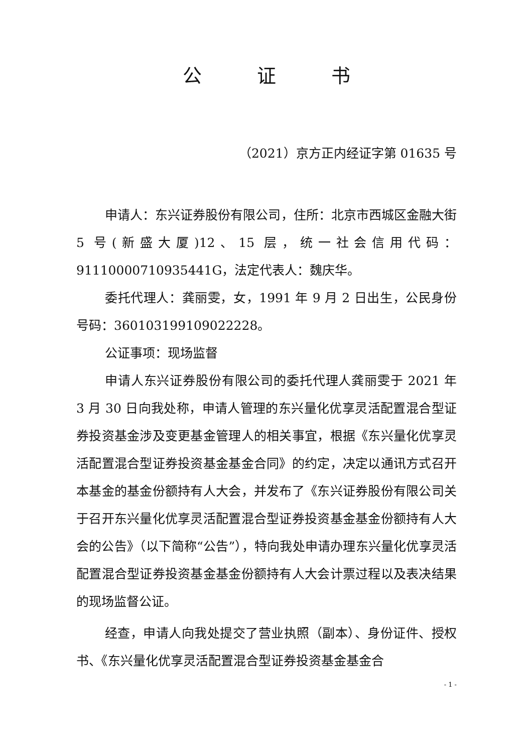公证书
（2021）京方正内经证字第 01635 号
申请人：东兴证券股份有限公司，住所：北京市西城区金融大街 5 号(新盛大厦)12、15 层，统一社会信用代码：91110000710935441G，法定代表人：魏庆华。
委托代理人：龚丽雯，女，1991 年 9 月 2 日出生，公民身份号码：360103199109022228。
公证事项：现场监督
申请人东兴证券股份有限公司的委托代理人龚丽雯于 2021 年 3 月 30 日向我处称，申请人管理的东兴量化优享灵活配置混合型证券投资基金涉及变更基金管理人的相关事宜，根据《东兴量化优享灵活配置混合型证券投资基金基金合同》的约定，决定以通讯方式召开本基金的基金份额持有人大会，并发布了《东兴证券股份有限公司关于召开东兴量化优享灵活配置混合型证券投资基金基金份额持有人大会的公告》（以下简称“公告”），特向我处申请办理东兴量化优享灵活配置混合型证券投资基金基金份额持有人大会计票过程以及表决结果的现场监督公证。
经查，申请人向我处提交了营业执照（副本）、身份证件、授权书、《东兴量化优享灵活配置混合型证券投资基金基金合
- 1 -